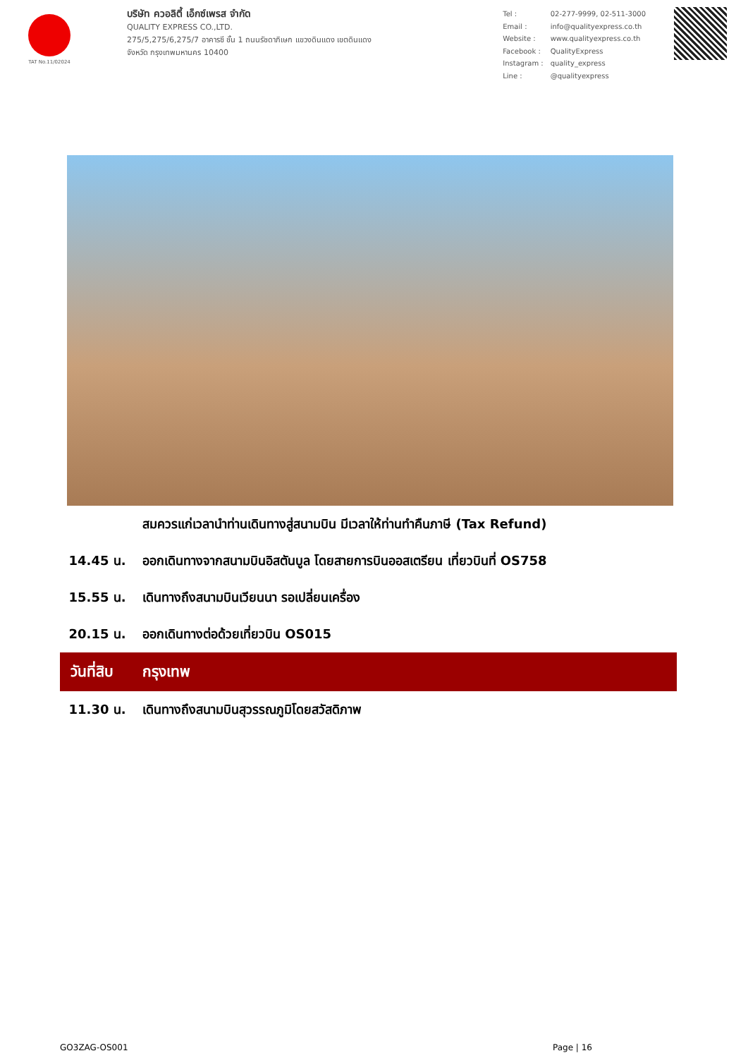TAT No.11/02024
บริษัท ควอลิตี้ เอ็กซ์เพรส จำกัด
QUALITY EXPRESS CO.,LTD.
275/5,275/6,275/7 อาคารซี ชั้น 1 ถนนรัชดาภิเษก แขวงดินแดง เขตดินแดง
จังหวัด กรุงเทพมหานคร 10400
| Tel : | 02-277-9999, 02-511-3000 |
| Email : | info@qualityexpress.co.th |
| Website : | www.qualityexpress.co.th |
| Facebook : | QualityExpress |
| Instagram : | quality_express |
| Line : | @qualityexpress |
| | สมควรแก่เวลานำท่านเดินทางสู่สนามบิน มีเวลาให้ท่านทำคืนภาษี (Tax Refund) |
| 14.45 น. | ออกเดินทางจากสนามบินอิสตันบูล โดยสายการบินออสเตรียน เที่ยวบินที่ OS758 |
| 15.55 น. | เดินทางถึงสนามบินเวียนนา รอเปลี่ยนเครื่อง |
| 20.15 น. | ออกเดินทางต่อด้วยเที่ยวบิน OS015 |
| วันที่สิบ | กรุงเทพ |
| 11.30 น. | เดินทางถึงสนามบินสุวรรณภูมิโดยสวัสดิภาพ |
GO3ZAG-OS001 Page | 16